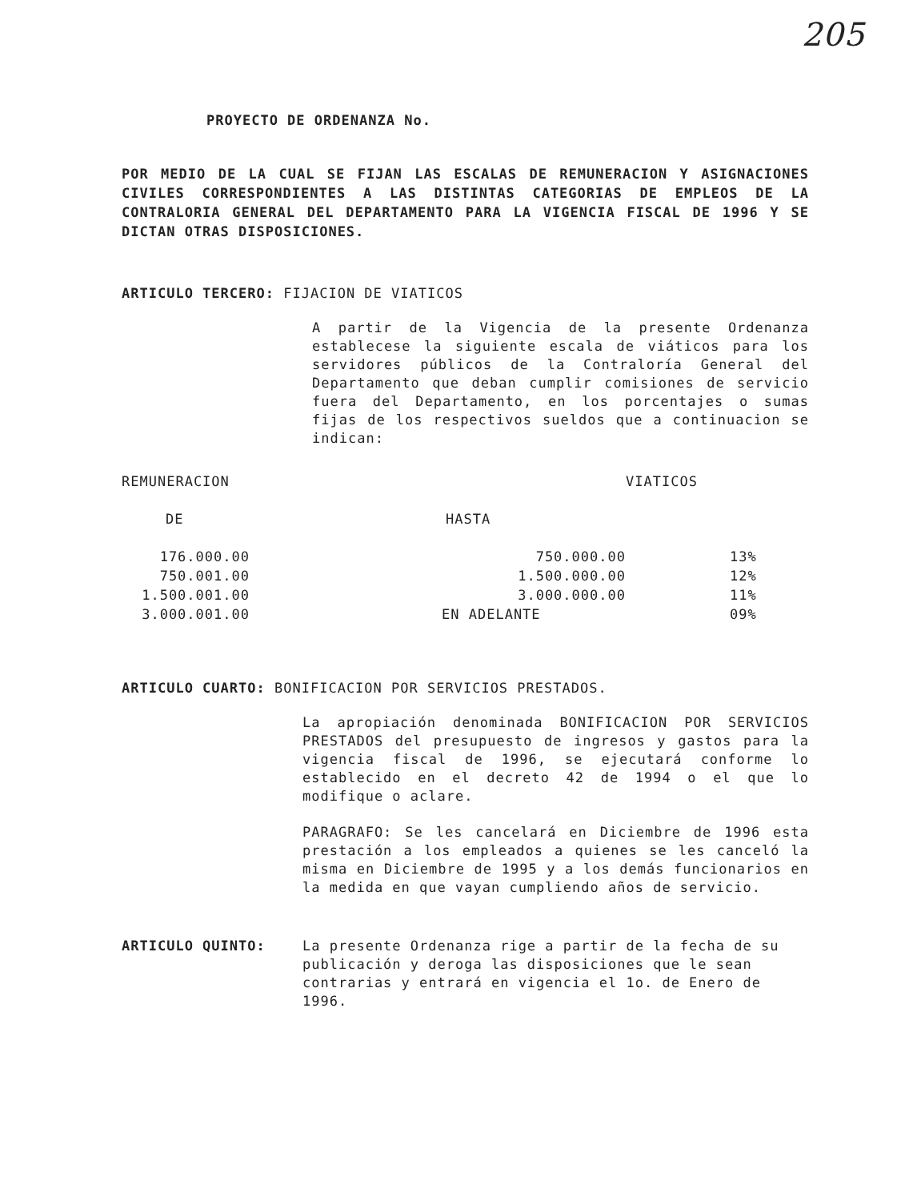205
PROYECTO DE ORDENANZA No.
POR MEDIO DE LA CUAL SE FIJAN LAS ESCALAS DE REMUNERACION Y ASIGNACIONES CIVILES CORRESPONDIENTES A LAS DISTINTAS CATEGORIAS DE EMPLEOS DE LA CONTRALORIA GENERAL DEL DEPARTAMENTO PARA LA VIGENCIA FISCAL DE 1996 Y SE DICTAN OTRAS DISPOSICIONES.
ARTICULO TERCERO: FIJACION DE VIATICOS
A partir de la Vigencia de la presente Ordenanza establecese la siguiente escala de viáticos para los servidores públicos de la Contraloría General del Departamento que deban cumplir comisiones de servicio fuera del Departamento, en los porcentajes o sumas fijas de los respectivos sueldos que a continuacion se indican:
| REMUNERACION | | VIATICOS |
| --- | --- | --- |
| DE | HASTA | |
| 176.000.00 | 750.000.00 | 13% |
| 750.001.00 | 1.500.000.00 | 12% |
| 1.500.001.00 | 3.000.000.00 | 11% |
| 3.000.001.00 | EN ADELANTE | 09% |
ARTICULO CUARTO: BONIFICACION POR SERVICIOS PRESTADOS.
La apropiación denominada BONIFICACION POR SERVICIOS PRESTADOS del presupuesto de ingresos y gastos para la vigencia fiscal de 1996, se ejecutará conforme lo establecido en el decreto 42 de 1994 o el que lo modifique o aclare.
PARAGRAFO: Se les cancelará en Diciembre de 1996 esta prestación a los empleados a quienes se les canceló la misma en Diciembre de 1995 y a los demás funcionarios en la medida en que vayan cumpliendo años de servicio.
ARTICULO QUINTO: La presente Ordenanza rige a partir de la fecha de su publicación y deroga las disposiciones que le sean contrarias y entrará en vigencia el 1o. de Enero de 1996.